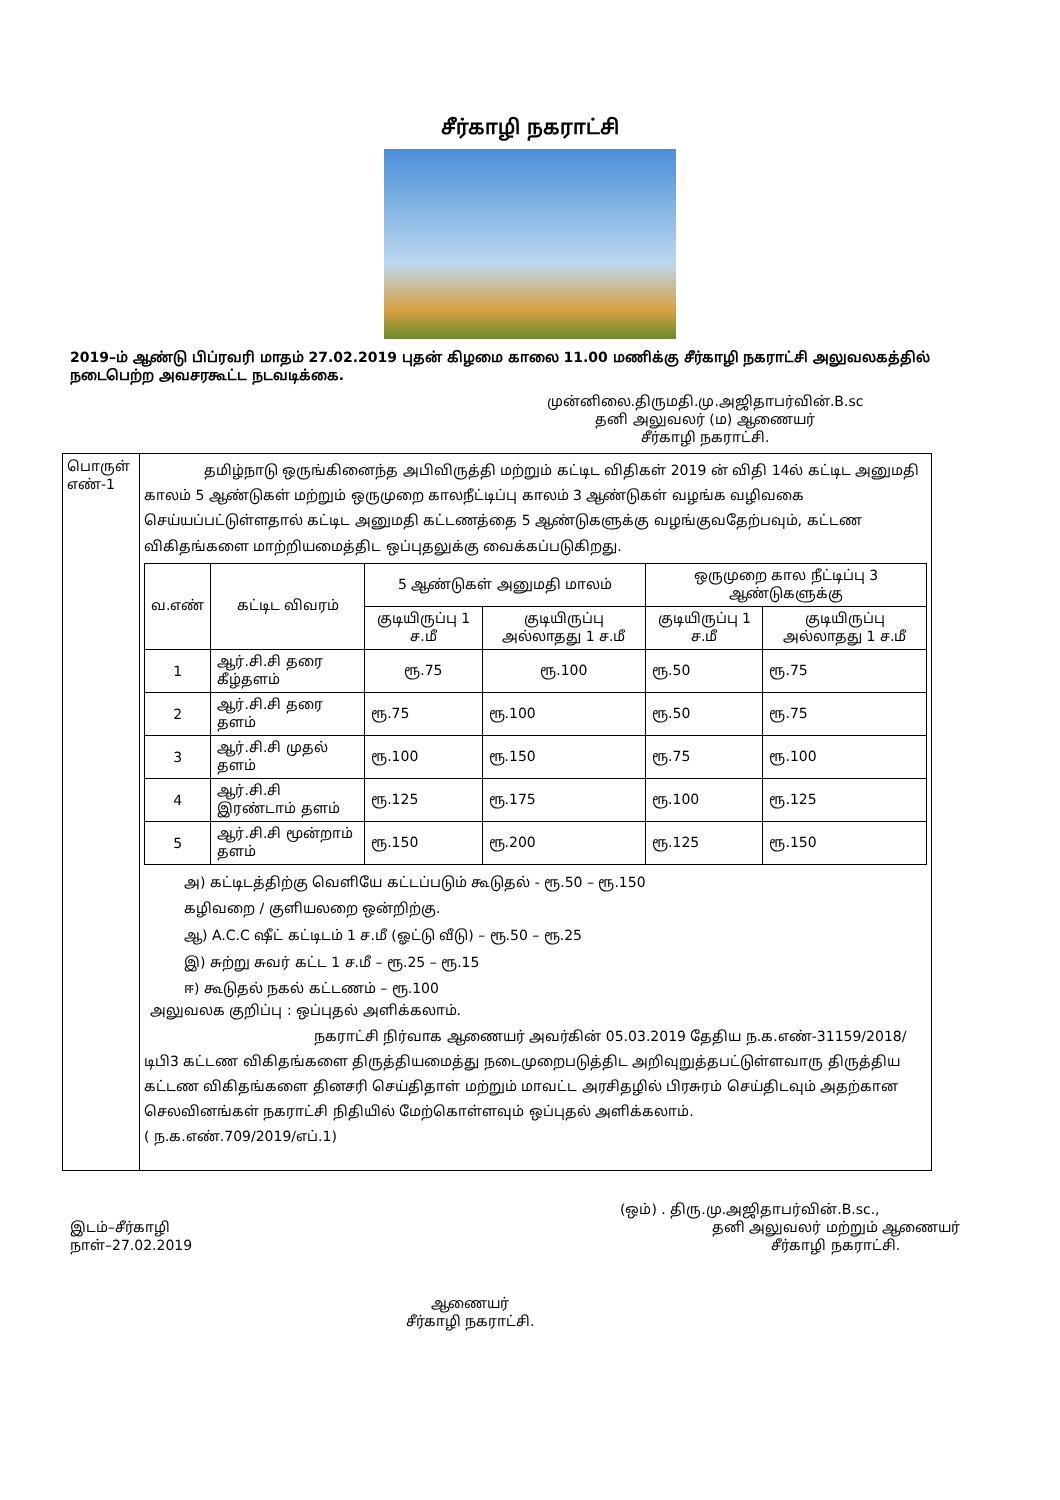சீர்காழி நகராட்சி
2019–ம் ஆண்டு பிப்ரவரி மாதம் 27.02.2019 புதன் கிழமை காலை 11.00 மணிக்கு சீர்காழி நகராட்சி அலுவலகத்தில் நடைபெற்ற அவசரகூட்ட நடவடிக்கை.
முன்னிலை.திருமதி.மு.அஜிதாபர்வின்.B.sc
தனி அலுவலர் (ம) ஆணையர்
சீர்காழி நகராட்சி.
| பொருள் எண்-1 | தமிழ்நாடு ஒருங்கினைந்த அபிவிருத்தி மற்றும் கட்டிட விதிகள் 2019 ன் விதி 14ல் கட்டிட அனுமதி காலம் 5 ஆண்டுகள் மற்றும் ஒருமுறை காலநீட்டிப்பு காலம் 3 ஆண்டுகள் வழங்க வழிவகை செய்யப்பட்டுள்ளதால் கட்டிட அனுமதி கட்டணத்தை 5 ஆண்டுகளுக்கு வழங்குவதேற்பவும், கட்டண விகிதங்களை மாற்றியமைத்திட ஒப்புதலுக்கு வைக்கப்படுகிறது. / வ.எண் / கட்டிட விவரம் / 5 ஆண்டுகள் அனுமதி மாலம் / / ஒருமுறை கால நீட்டிப்பு 3 ஆண்டுகளுக்கு / / / --- / --- / --- / --- / --- / --- / / / / குடியிருப்பு 1 ச.மீ / குடியிருப்பு அல்லாதது 1 ச.மீ / குடியிருப்பு 1 ச.மீ / குடியிருப்பு அல்லாதது 1 ச.மீ / / 1 / ஆர்.சி.சி தரை கீழ்தளம் / ரூ.75 / ரூ.100 / ரூ.50 / ரூ.75 / / 2 / ஆர்.சி.சி தரை தளம் / ரூ.75 / ரூ.100 / ரூ.50 / ரூ.75 / / 3 / ஆர்.சி.சி முதல் தளம் / ரூ.100 / ரூ.150 / ரூ.75 / ரூ.100 / / 4 / ஆர்.சி.சி இரண்டாம் தளம் / ரூ.125 / ரூ.175 / ரூ.100 / ரூ.125 / / 5 / ஆர்.சி.சி மூன்றாம் தளம் / ரூ.150 / ரூ.200 / ரூ.125 / ரூ.150 / அ) கட்டிடத்திற்கு வெளியே கட்டப்படும் கூடுதல் - ரூ.50 – ரூ.150 கழிவறை / குளியலறை ஒன்றிற்கு. ஆ) A.C.C ஷீட் கட்டிடம் 1 ச.மீ (ஓட்டு வீடு) – ரூ.50 – ரூ.25 இ) சுற்று சுவர் கட்ட 1 ச.மீ – ரூ.25 – ரூ.15 ஈ) கூடுதல் நகல் கட்டணம் – ரூ.100 அலுவலக குறிப்பு : ஒப்புதல் அளிக்கலாம். நகராட்சி நிர்வாக ஆணையர் அவர்கின் 05.03.2019 தேதிய ந.க.எண்-31159/2018/டிபி3 கட்டண விகிதங்களை திருத்தியமைத்து நடைமுறைபடுத்திட அறிவுறுத்தபட்டுள்ளவாரு திருத்திய கட்டண விகிதங்களை தினசரி செய்திதாள் மற்றும் மாவட்ட அரசிதழில் பிரசுரம் செய்திடவும் அதற்கான செலவினங்கள் நகராட்சி நிதியில் மேற்கொள்ளவும் ஒப்புதல் அளிக்கலாம். ( ந.க.எண்.709/2019/எப்.1) |
(ஒம்) . திரு.மு.அஜிதாபர்வின்.B.sc.,
இடம்–சீர்காழி
நாள்–27.02.2019
தனி அலுவலர் மற்றும் ஆணையர்
சீர்காழி நகராட்சி.
ஆணையர்
சீர்காழி நகராட்சி.